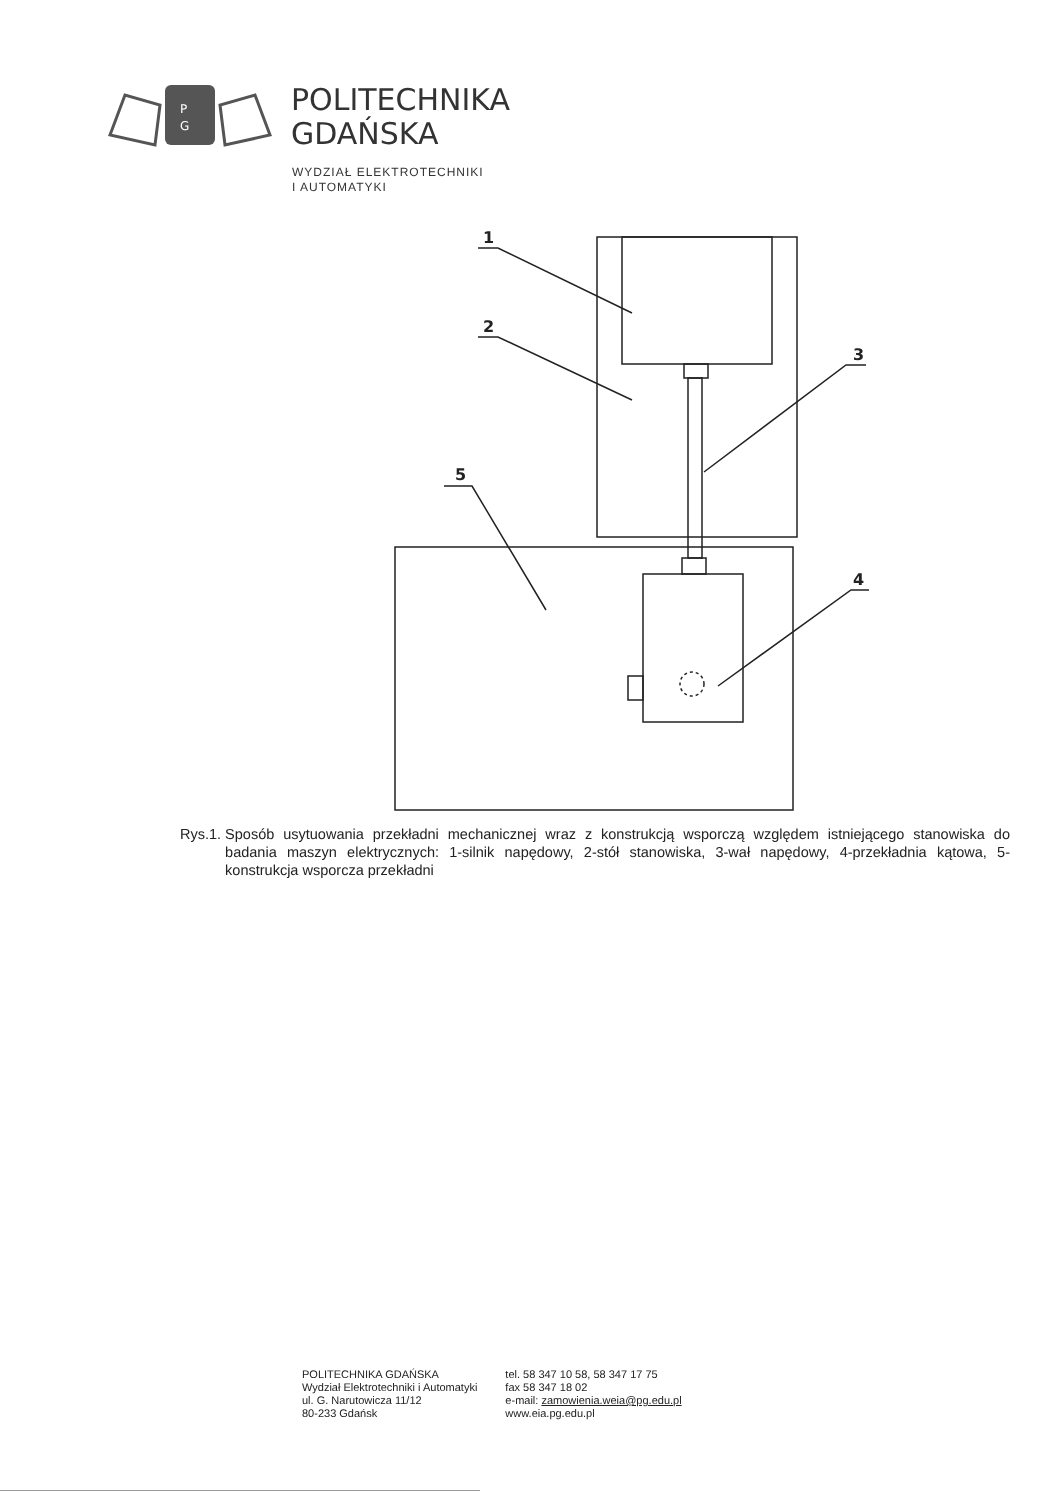P
G
POLITECHNIKA
GDAŃSKA
WYDZIAŁ ELEKTROTECHNIKI
I AUTOMATYKI
1
2
3
5
4
Rys.1. Sposób usytuowania przekładni mechanicznej wraz z konstrukcją wsporczą względem istniejącego stanowiska do badania maszyn elektrycznych: 1-silnik napędowy, 2-stół stanowiska, 3-wał napędowy, 4-przekładnia kątowa, 5-konstrukcja wsporcza przekładni
POLITECHNIKA GDAŃSKA
Wydział Elektrotechniki i Automatyki
ul. G. Narutowicza 11/12
80-233 Gdańsk
tel. 58 347 10 58, 58 347 17 75
fax 58 347 18 02
e-mail: zamowienia.weia@pg.edu.pl
www.eia.pg.edu.pl